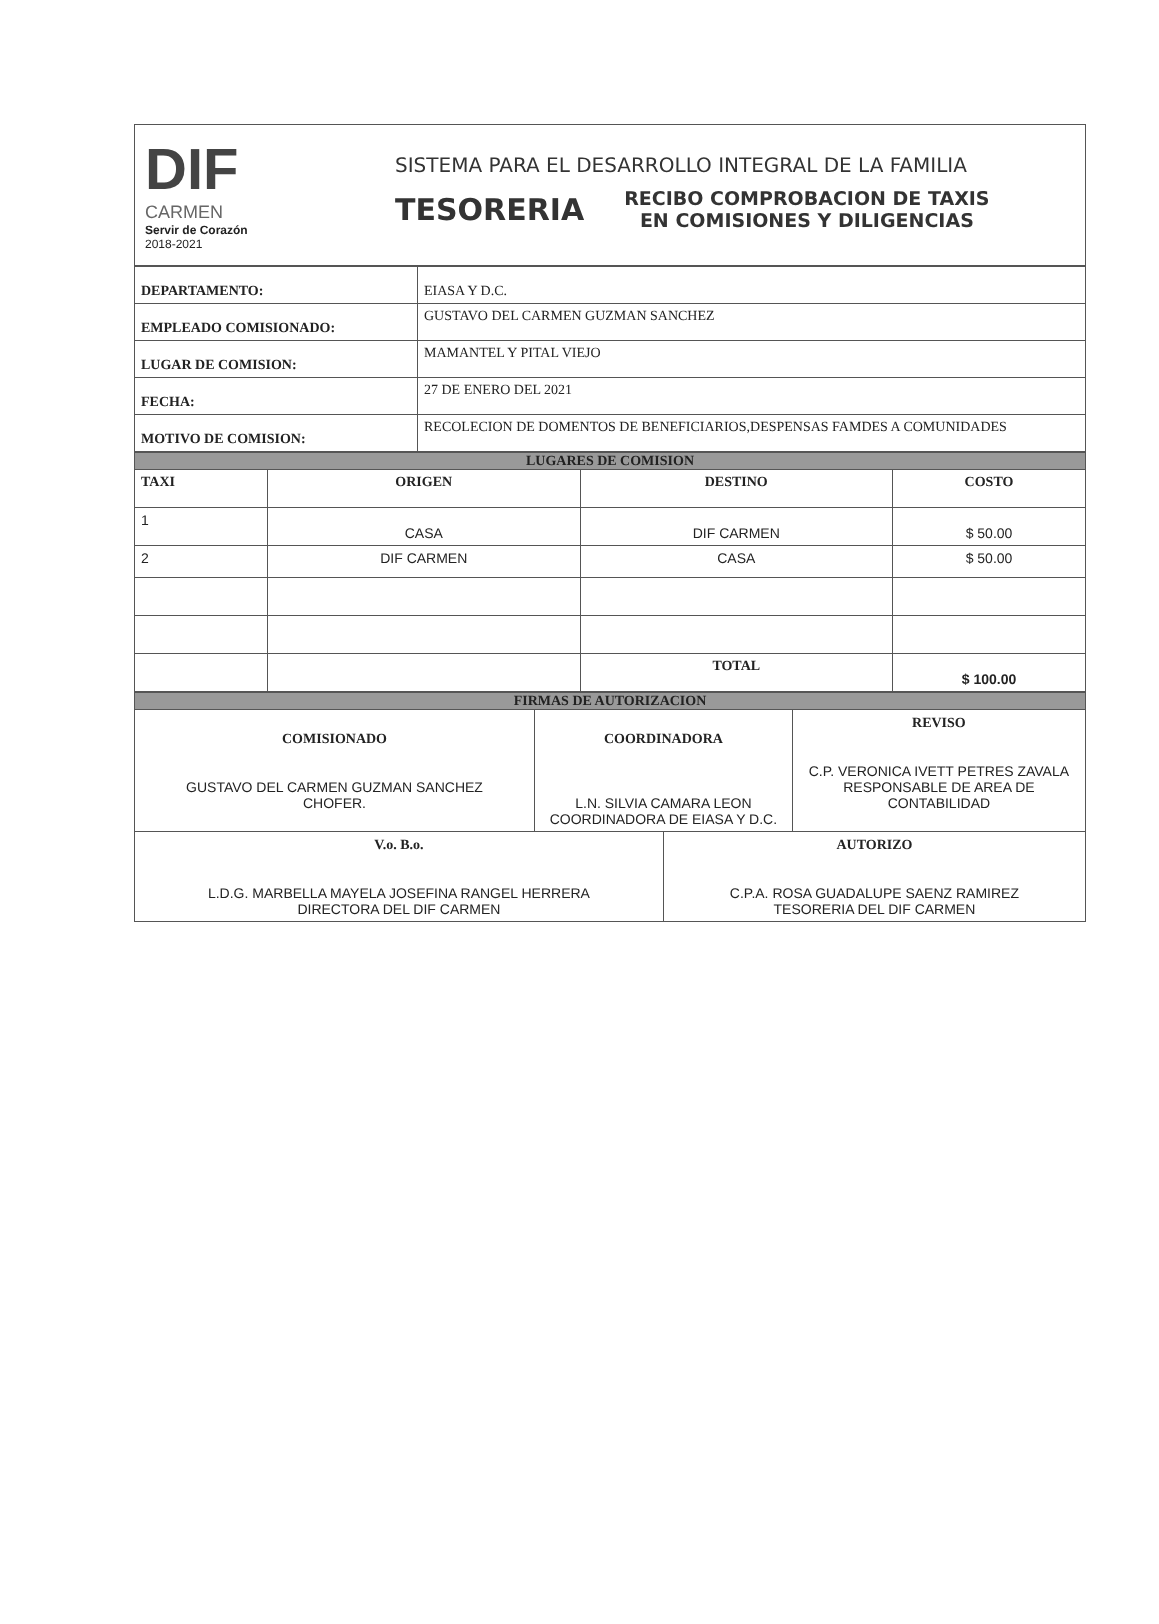DIF
CARMEN
Servir de Corazón
2018-2021
SISTEMA PARA EL DESARROLLO INTEGRAL DE LA FAMILIA
TESORERIA
RECIBO COMPROBACION DE TAXIS
EN COMISIONES Y DILIGENCIAS
| DEPARTAMENTO: | EIASA Y D.C. |
| EMPLEADO COMISIONADO: | GUSTAVO DEL CARMEN GUZMAN SANCHEZ |
| LUGAR DE COMISION: | MAMANTEL Y PITAL VIEJO |
| FECHA: | 27 DE ENERO DEL 2021 |
| MOTIVO DE COMISION: | RECOLECION DE DOMENTOS DE BENEFICIARIOS,DESPENSAS FAMDES A COMUNIDADES |
| LUGARES DE COMISION | | | |
| TAXI | ORIGEN | DESTINO | COSTO |
| 1 | CASA | DIF CARMEN | $ 50.00 |
| 2 | DIF CARMEN | CASA | $ 50.00 |
| | | TOTAL | $ 100.00 |
| FIRMAS DE AUTORIZACION | | | |
| COMISIONADO GUSTAVO DEL CARMEN GUZMAN SANCHEZ CHOFER. | COORDINADORA L.N. SILVIA CAMARA LEON COORDINADORA DE EIASA Y D.C. | | REVISO C.P. VERONICA IVETT PETRES ZAVALA RESPONSABLE DE AREA DE CONTABILIDAD |
| V.o. B.o. L.D.G. MARBELLA MAYELA JOSEFINA RANGEL HERRERA DIRECTORA DEL DIF CARMEN | | AUTORIZO C.P.A. ROSA GUADALUPE SAENZ RAMIREZ TESORERIA DEL DIF CARMEN | |